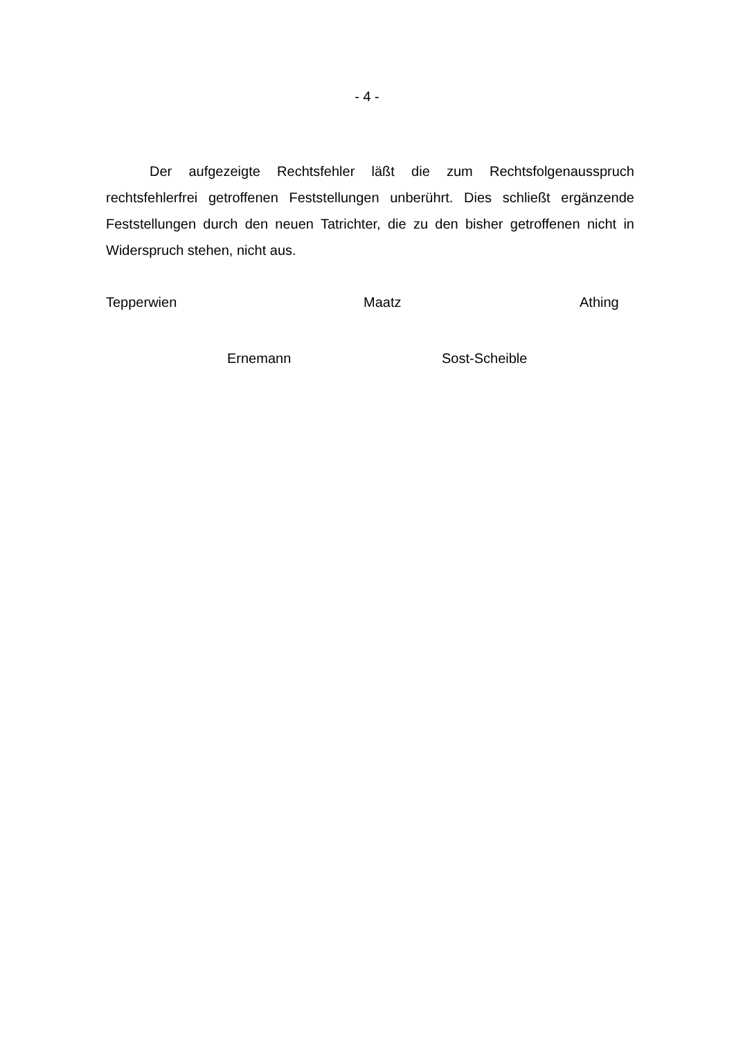- 4 -
Der aufgezeigte Rechtsfehler läßt die zum Rechtsfolgenausspruch rechtsfehlerfrei getroffenen Feststellungen unberührt. Dies schließt ergänzende Feststellungen durch den neuen Tatrichter, die zu den bisher getroffenen nicht in Widerspruch stehen, nicht aus.
Tepperwien Maatz Athing
Ernemann Sost-Scheible